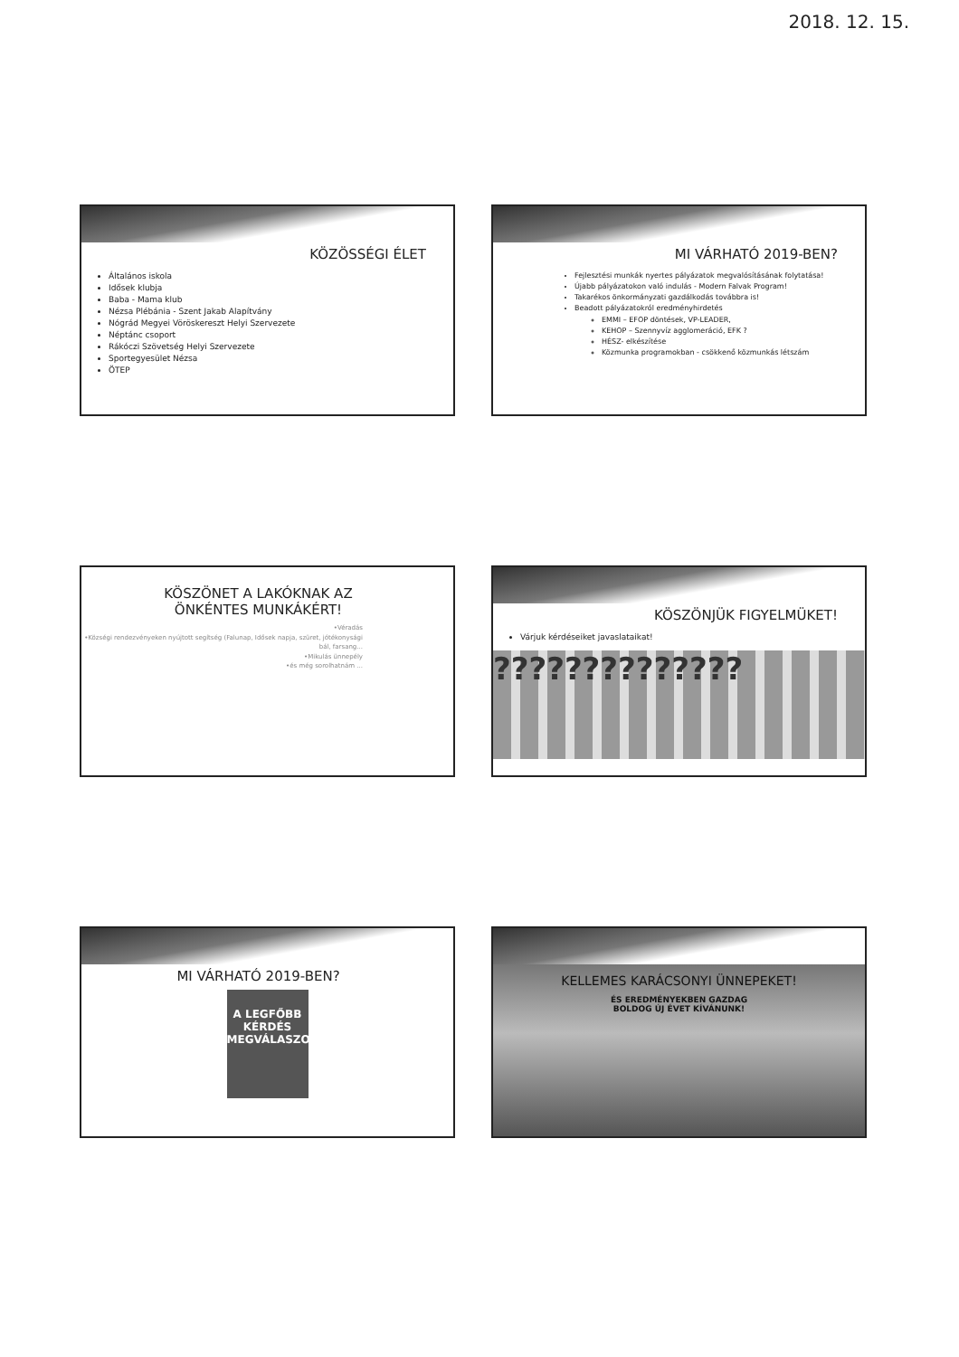2018. 12. 15.
KÖZÖSSÉGI ÉLET
Általános iskola
Idősek klubja
Baba - Mama klub
Nézsa Plébánia - Szent Jakab Alapítvány
Nógrád Megyei Vöröskereszt Helyi Szervezete
Néptánc csoport
Rákóczi Szövetség Helyi Szervezete
Sportegyesület Nézsa
ÖTEP
MI VÁRHATÓ 2019-BEN?
Fejlesztési munkák nyertes pályázatok megvalósításának folytatása!
Újabb pályázatokon való indulás - Modern Falvak Program!
Takarékos önkormányzati gazdálkodás továbbra is!
Beadott pályázatokról eredményhirdetés
EMMI – EFOP döntések, VP-LEADER,
KEHOP – Szennyvíz agglomeráció, EFK ?
HÉSZ- elkészítése
Közmunka programokban - csökkenő közmunkás létszám
KÖSZÖNET A LAKÓKNAK AZ
ÖNKÉNTES MUNKÁKÉRT!
•Véradás
•Községi rendezvényeken nyújtott segítség (Falunap, Idősek napja, szüret, jótékonysági bál, farsang...
•Mikulás ünnepély
•és még sorolhatnám ...
KÖSZÖNJÜK FIGYELMÜKET!
Várjuk kérdéseiket javaslataikat!
??????????????
MI VÁRHATÓ 2019-BEN?
A LEGFŐBB
KÉRDÉS
MEGVÁLASZOLÁSA
KELLEMES KARÁCSONYI ÜNNEPEKET!
ÉS EREDMÉNYEKBEN GAZDAG
BOLDOG ÚJ ÉVET KÍVÁNUNK!